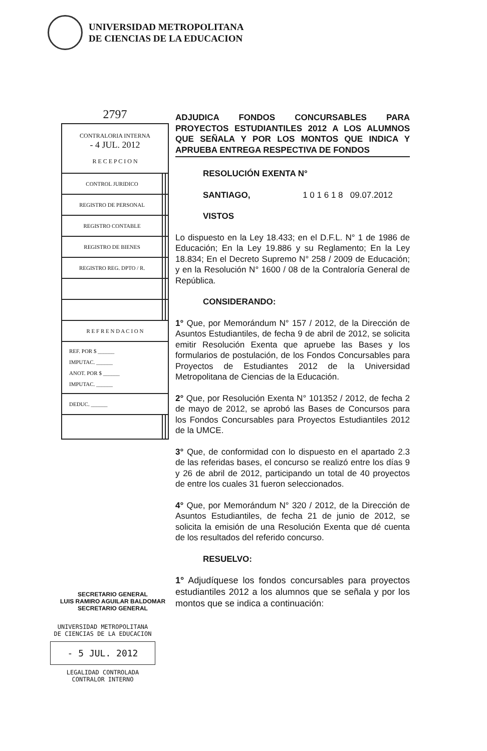UNIVERSIDAD METROPOLITANA
DE CIENCIAS DE LA EDUCACION
2797
| CONTRALORIA INTERNA - 4 JUL. 2012 R E C E P C I O N | | |
| CONTROL JURIDICO | | |
| REGISTRO DE PERSONAL | | |
| REGISTRO CONTABLE | | |
| REGISTRO DE BIENES | | |
| REGISTRO REG. DPTO / R. | | |
| R E F R E N D A C I O N | | |
| REF. POR $ ______ IMPUTAC. ______ ANOT. POR $ ______ IMPUTAC. ______ | | |
| DEDUC. ______ | | |
ADJUDICA FONDOS CONCURSABLES PARA PROYECTOS ESTUDIANTILES 2012 A LOS ALUMNOS QUE SEÑALA Y POR LOS MONTOS QUE INDICA Y APRUEBA ENTREGA RESPECTIVA DE FONDOS
RESOLUCIÓN EXENTA N°
SANTIAGO, 1 0 1 6 1 8 09.07.2012
VISTOS
Lo dispuesto en la Ley 18.433; en el D.F.L. N° 1 de 1986 de Educación; En la Ley 19.886 y su Reglamento; En la Ley 18.834; En el Decreto Supremo N° 258 / 2009 de Educación; y en la Resolución N° 1600 / 08 de la Contraloría General de República.
CONSIDERANDO:
1° Que, por Memorándum N° 157 / 2012, de la Dirección de Asuntos Estudiantiles, de fecha 9 de abril de 2012, se solicita emitir Resolución Exenta que apruebe las Bases y los formularios de postulación, de los Fondos Concursables para Proyectos de Estudiantes 2012 de la Universidad Metropolitana de Ciencias de la Educación.
2° Que, por Resolución Exenta N° 101352 / 2012, de fecha 2 de mayo de 2012, se aprobó las Bases de Concursos para los Fondos Concursables para Proyectos Estudiantiles 2012 de la UMCE.
3° Que, de conformidad con lo dispuesto en el apartado 2.3 de las referidas bases, el concurso se realizó entre los días 9 y 26 de abril de 2012, participando un total de 40 proyectos de entre los cuales 31 fueron seleccionados.
4° Que, por Memorándum N° 320 / 2012, de la Dirección de Asuntos Estudiantiles, de fecha 21 de junio de 2012, se solicita la emisión de una Resolución Exenta que dé cuenta de los resultados del referido concurso.
RESUELVO:
1° Adjudíquese los fondos concursables para proyectos estudiantiles 2012 a los alumnos que se señala y por los montos que se indica a continuación:
SECRETARIO GENERAL
LUIS RAMIRO AGUILAR BALDOMAR
SECRETARIO GENERAL
UNIVERSIDAD METROPOLITANA
DE CIENCIAS DE LA EDUCACION
- 5 JUL. 2012
LEGALIDAD CONTROLADA
CONTRALOR INTERNO